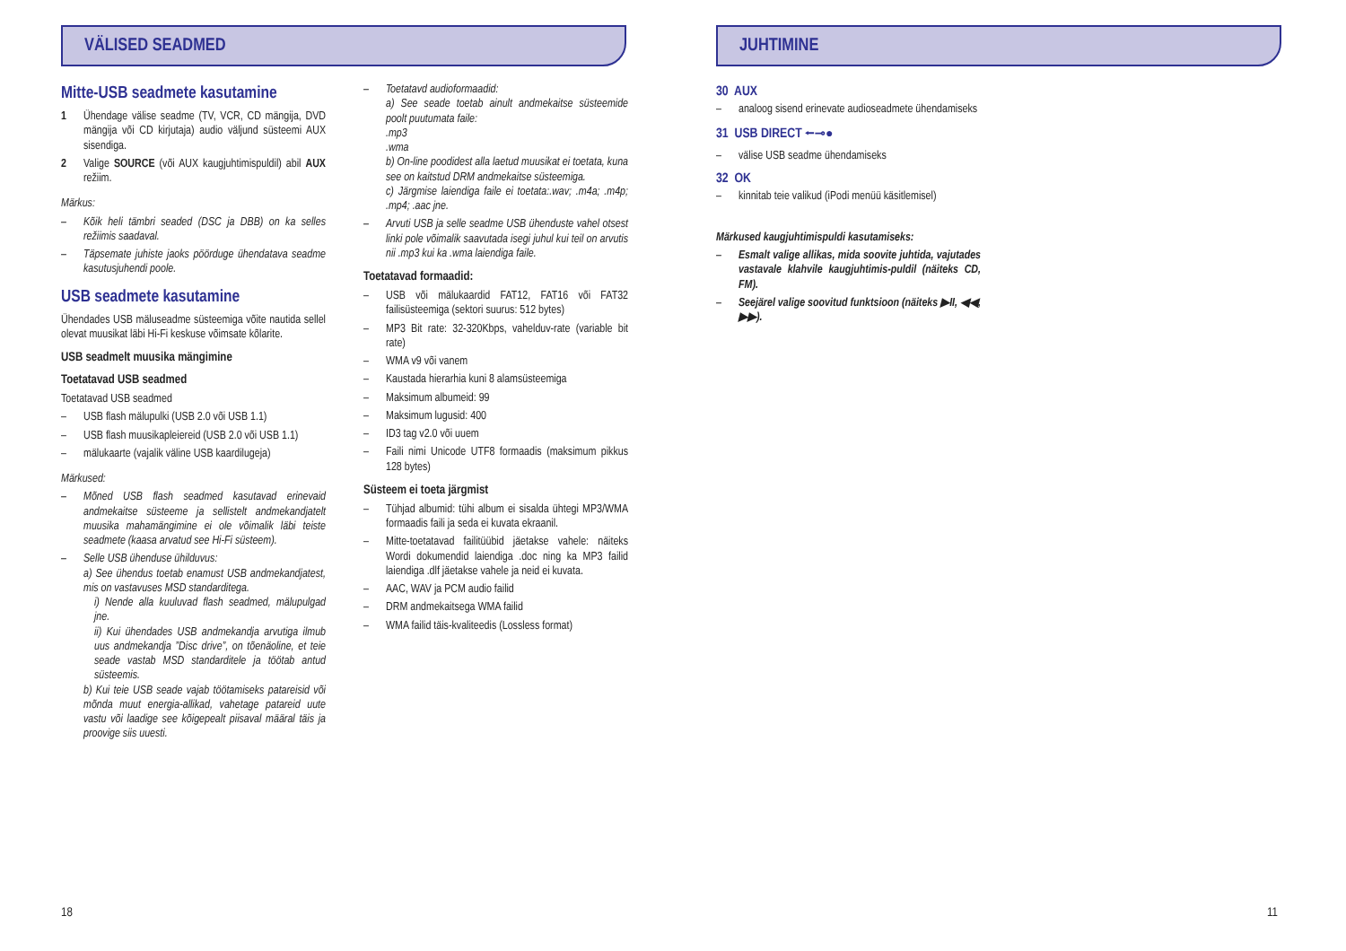VÄLISED SEADMED JUHTIMINE
Mitte-USB seadmete kasutamine
1 Ühendage välise seadme (TV, VCR, CD mängija, DVD mängija või CD kirjutaja) audio väljund süsteemi AUX sisendiga.
2 Valige SOURCE (või AUX kaugjuhtimispuldil) abil AUX režiim.
Märkus:
– Kõik heli tämbri seaded (DSC ja DBB) on ka selles režiimis saadaval.
– Täpsemate juhiste jaoks pöörduge ühendatava seadme kasutusjuhendi poole.
USB seadmete kasutamine
Ühendades USB mäluseadme süsteemiga võite nautida sellel olevat muusikat läbi Hi-Fi keskuse võimsate kõlarite.
USB seadmelt muusika mängimine
Toetatavad USB seadmed
Toetatavad USB seadmed
– USB flash mälupulki (USB 2.0 või USB 1.1)
– USB flash muusikapleiereid (USB 2.0 või USB 1.1)
– mälukaarte (vajalik väline USB kaardilugeja)
Märkused:
– Mõned USB flash seadmed kasutavad erinevaid andmekaitse süsteeme ja sellistelt andmekandjatelt muusika mahamängimine ei ole võimalik läbi teiste seadmete (kaasa arvatud see Hi-Fi süsteem).
– Selle USB ühenduse ühilduvus:
a) See ühendus toetab enamust USB andmekandjatest, mis on vastavuses MSD standarditega.
i) Nende alla kuuluvad flash seadmed, mälupulgad jne.
ii) Kui ühendades USB andmekandja arvutiga ilmub uus andmekandja ”Disc drive”, on tõenäoline, et teie seade vastab MSD standarditele ja töötab antud süsteemis.
b) Kui teie USB seade vajab töötamiseks patareisid või mõnda muut energia-allikad, vahetage patareid uute vastu või laadige see kõigepealt piisaval määral täis ja proovige siis uuesti.
– Toetatavd audioformaadid:
a) See seade toetab ainult andmekaitse süsteemide poolt puutumata faile:
.mp3
.wma
b) On-line poodidest alla laetud muusikat ei toetata, kuna see on kaitstud DRM andmekaitse süsteemiga.
c) Järgmise laiendiga faile ei toetata:.wav; .m4a; .m4p; .mp4; .aac jne.
– Arvuti USB ja selle seadme USB ühenduste vahel otsest linki pole võimalik saavutada isegi juhul kui teil on arvutis nii .mp3 kui ka .wma laiendiga faile.
Toetatavad formaadid:
– USB või mälukaardid FAT12, FAT16 või FAT32 failisüsteemiga (sektori suurus: 512 bytes)
– MP3 Bit rate: 32-320Kbps, vahelduv-rate (variable bit rate)
– WMA v9 või vanem
– Kaustada hierarhia kuni 8 alamsüsteemiga
– Maksimum albumeid: 99
– Maksimum lugusid: 400
– ID3 tag v2.0 või uuem
– Faili nimi Unicode UTF8 formaadis (maksimum pikkus 128 bytes)
Süsteem ei toeta järgmist
– Tühjad albumid: tühi album ei sisalda ühtegi MP3/WMA formaadis faili ja seda ei kuvata ekraanil.
– Mitte-toetatavad failitüübid jäetakse vahele: näiteks Wordi dokumendid laiendiga .doc ning ka MP3 failid laiendiga .dlf jäetakse vahele ja neid ei kuvata.
– AAC, WAV ja PCM audio failid
– DRM andmekaitsega WMA failid
– WMA failid täis-kvaliteedis (Lossless format)
30 AUX
– analoog sisend erinevate audioseadmete ühendamiseks
31 USB DIRECT ⭠⊸●
– välise USB seadme ühendamiseks
32 OK
– kinnitab teie valikud (iPodi menüü käsitlemisel)
Märkused kaugjuhtimispuldi kasutamiseks:
– Esmalt valige allikas, mida soovite juhtida, vajutades vastavale klahvile kaugjuhtimis-puldil (näiteks CD, FM).
– Seejärel valige soovitud funktsioon (näiteks ▶II, ◀◀, ▶▶).
18 11